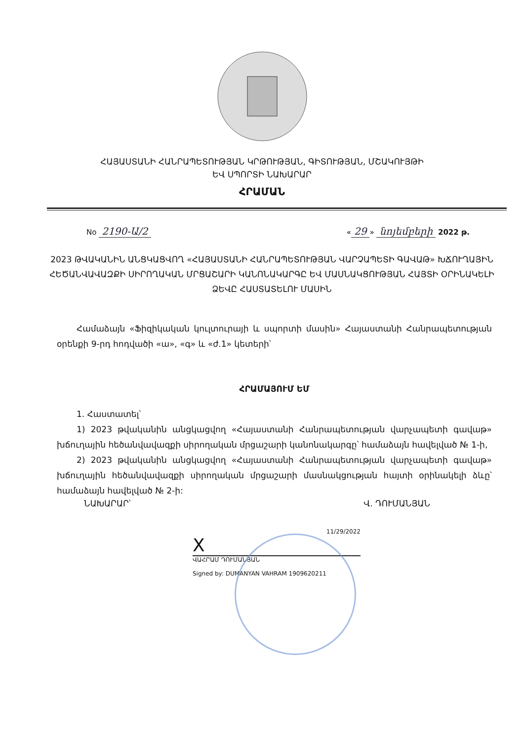ՀԱՅԱՍՏԱՆԻ ՀԱՆՐԱՊԵՏՈՒԹՅԱՆ ԿՐԹՈՒԹՅԱՆ, ԳԻՏՈՒԹՅԱՆ, ՄՇԱԿՈՒՅԹԻ
ԵՎ ՍՊՈՐՏԻ ՆԱԽԱՐԱՐ
ՀՐԱՄԱՆ
No 2190-Ա/2
« 29 » նոյեմբերի 2022 թ.
2023 ԹՎԱԿԱՆԻՆ ԱՆՑԿԱՑՎՈՂ «ՀԱՅԱՍՏԱՆԻ ՀԱՆՐԱՊԵՏՈՒԹՅԱՆ ՎԱՐՉԱՊԵՏԻ ԳԱՎԱԹ» ԽՃՈՒՂԱՅԻՆ ՀԵԾԱՆՎԱՎԱԶՔԻ ՍԻՐՈՂԱԿԱՆ ՄՐՑԱՇԱՐԻ ԿԱՆՈՆԱԿԱՐԳԸ ԵՎ ՄԱՍՆԱԿՑՈՒԹՅԱՆ ՀԱՅՏԻ ՕՐԻՆԱԿԵԼԻ ՁԵՎԸ ՀԱՍՏԱՏԵԼՈՒ ՄԱՍԻՆ
Համաձայն «Ֆիզիկական կուլտուրայի և սպորտի մասին» Հայաստանի Հանրապետության օրենքի 9-րդ հոդվածի «ա», «գ» և «ժ.1» կետերի՝
ՀՐԱՄԱՅՈՒՄ ԵՄ
1. Հաստատել՝
1) 2023 թվականին անցկացվող «Հայաստանի Հանրապետության վարչապետի գավաթ» խճուղային հեծանվավազքի սիրողական մրցաշարի կանոնակարգը՝ համաձայն հավելված № 1-ի,
2) 2023 թվականին անցկացվող «Հայաստանի Հանրապետության վարչապետի գավաթ» խճուղային հեծանվավազքի սիրողական մրցաշարի մասնակցության հայտի օրինակելի ձևը՝ համաձայն հավելված № 2-ի:
ՆԱԽԱՐԱՐ՝ Վ. ԴՈՒՄԱՆՅԱՆ
11/29/2022
X
ՎԱՀՐԱՄ ԴՈՒՄԱՆՅԱՆ
Signed by: DUMANYAN VAHRAM 1909620211